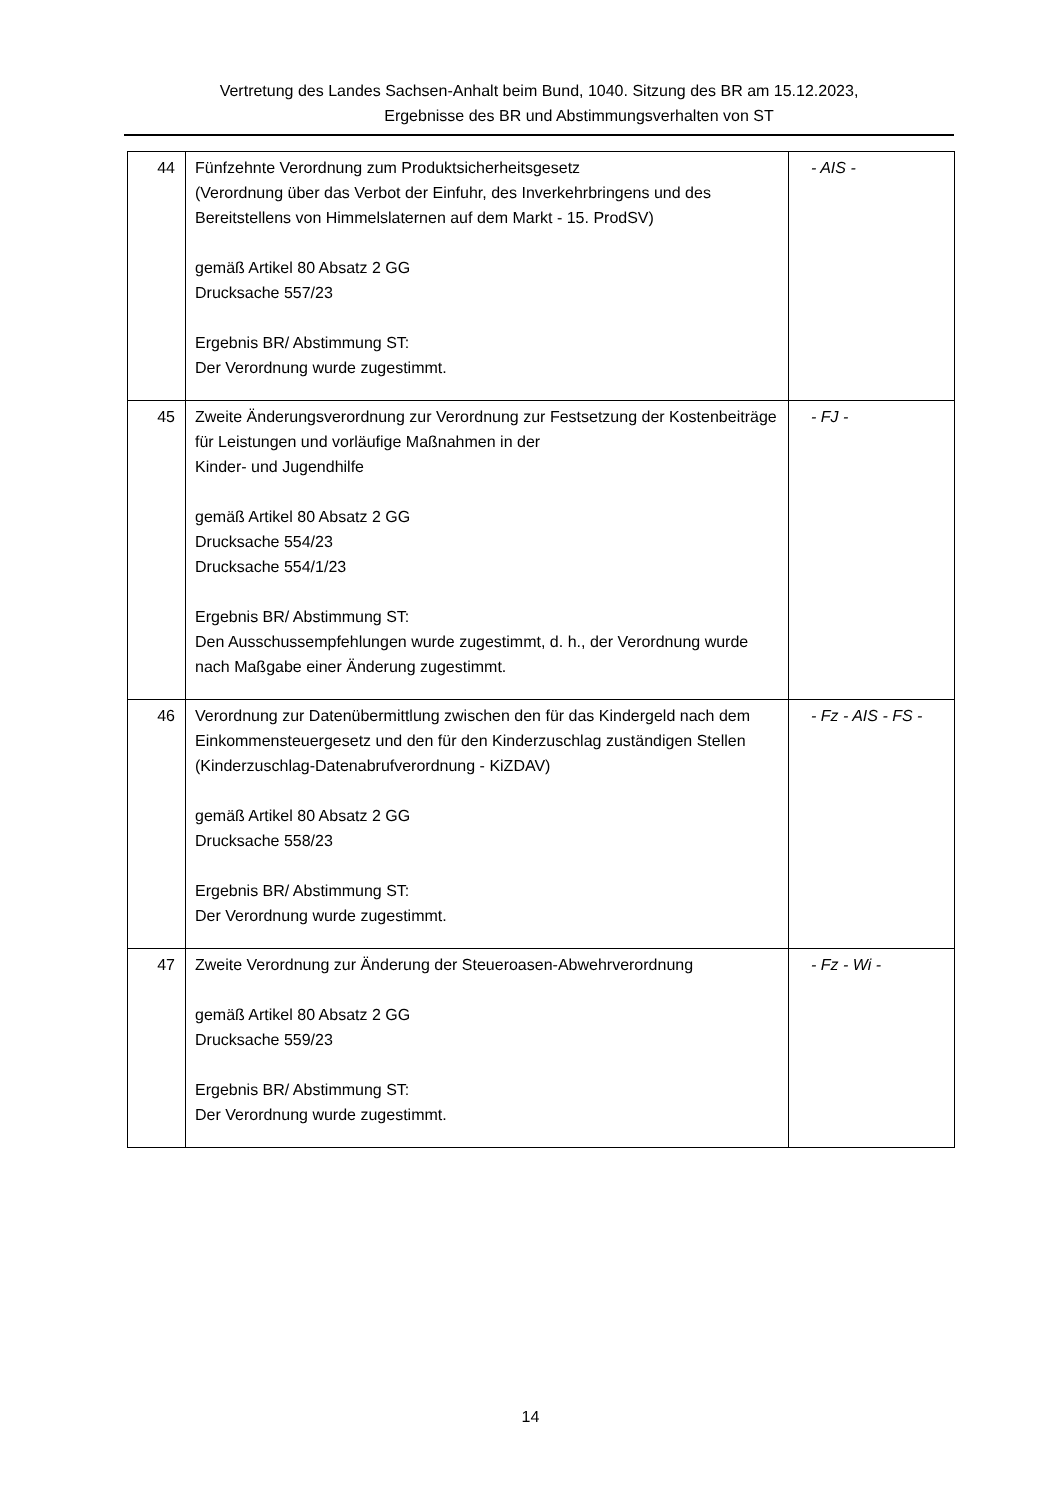Vertretung des Landes Sachsen-Anhalt beim Bund, 1040. Sitzung des BR am 15.12.2023,
Ergebnisse des BR und Abstimmungsverhalten von ST
| 44 | Fünfzehnte Verordnung zum Produktsicherheitsgesetz (Verordnung über das Verbot der Einfuhr, des Inverkehrbringens und des Bereitstellens von Himmelslaternen auf dem Markt - 15. ProdSV) gemäß Artikel 80 Absatz 2 GG Drucksache 557/23 Ergebnis BR/ Abstimmung ST: Der Verordnung wurde zugestimmt. | - AIS - |
| 45 | Zweite Änderungsverordnung zur Verordnung zur Festsetzung der Kostenbeiträge für Leistungen und vorläufige Maßnahmen in der Kinder- und Jugendhilfe gemäß Artikel 80 Absatz 2 GG Drucksache 554/23 Drucksache 554/1/23 Ergebnis BR/ Abstimmung ST: Den Ausschussempfehlungen wurde zugestimmt, d. h., der Verordnung wurde nach Maßgabe einer Änderung zugestimmt. | - FJ - |
| 46 | Verordnung zur Datenübermittlung zwischen den für das Kindergeld nach dem Einkommensteuergesetz und den für den Kinderzuschlag zuständigen Stellen (Kinderzuschlag-Datenabrufverordnung - KiZDAV) gemäß Artikel 80 Absatz 2 GG Drucksache 558/23 Ergebnis BR/ Abstimmung ST: Der Verordnung wurde zugestimmt. | - Fz - AIS - FS - |
| 47 | Zweite Verordnung zur Änderung der Steueroasen-Abwehrverordnung gemäß Artikel 80 Absatz 2 GG Drucksache 559/23 Ergebnis BR/ Abstimmung ST: Der Verordnung wurde zugestimmt. | - Fz - Wi - |
14